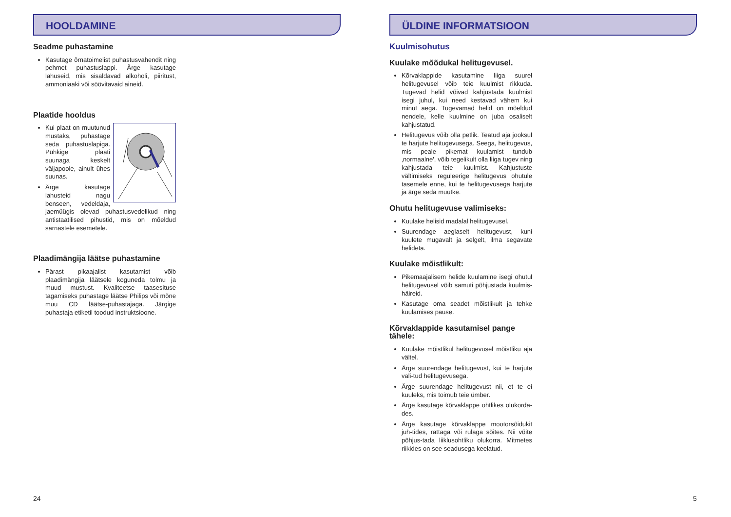HOOLDAMINE
Seadme puhastamine
Kasutage õrnatoimelist puhastusvahendit ning pehmet puhastuslappi. Ärge kasutage lahuseid, mis sisaldavad alkoholi, piiritust, ammoniaaki või söövitavaid aineid.
Plaatide hooldus
Kui plaat on muutunud mustaks, puhastage seda puhastuslapiga. Pühkige plaati suunaga keskelt väljapoole, ainult ühes suunas.
Ärge kasutage lahusteid nagu benseen, vedeldaja, jaemüügis olevad puhastusvedelikud ning antistaatilised pihustid, mis on mõeldud sarnastele esemetele.
Plaadimängija läätse puhastamine
Pärast pikaajalist kasutamist võib plaadimängija läätsele koguneda tolmu ja muud mustust. Kvaliteetse taasesituse tagamiseks puhastage läätse Philips või mõne muu CD läätse-puhastajaga. Järgige puhastaja etiketil toodud instruktsioone.
24
ÜLDINE INFORMATSIOON
Kuulmisohutus
Kuulake mõõdukal helitugevusel.
Kõrvaklappide kasutamine liiga suurel helitugevusel võib teie kuulmist rikkuda. Tugevad helid võivad kahjustada kuulmist isegi juhul, kui need kestavad vähem kui minut aega. Tugevamad helid on mõeldud nendele, kelle kuulmine on juba osaliselt kahjustatud.
Helitugevus võib olla petlik. Teatud aja jooksul te harjute helitugevusega. Seega, helitugevus, mis peale pikemat kuulamist tundub ‚normaalne', võib tegelikult olla liiga tugev ning kahjustada teie kuulmist. Kahjustuste vältimiseks reguleerige helitugevus ohutule tasemele enne, kui te helitugevusega harjute ja ärge seda muutke.
Ohutu helitugevuse valimiseks:
Kuulake helisid madalal helitugevusel.
Suurendage aeglaselt helitugevust, kuni kuulete mugavalt ja selgelt, ilma segavate helideta.
Kuulake mõistlikult:
Pikemaajalisem helide kuulamine isegi ohutul helitugevusel võib samuti põhjustada kuulmis-häireid.
Kasutage oma seadet mõistlikult ja tehke kuulamises pause.
Kõrvaklappide kasutamisel pange tähele:
Kuulake mõistlikul helitugevusel mõistliku aja vältel.
Ärge suurendage helitugevust, kui te harjute vali-tud helitugevusega.
Ärge suurendage helitugevust nii, et te ei kuuleks, mis toimub teie ümber.
Ärge kasutage kõrvaklappe ohtlikes olukorda-des.
Ärge kasutage kõrvaklappe mootorsõidukit juh-tides, rattaga või rulaga sõites. Nii võite põhjus-tada liiklusohtliku olukorra. Mitmetes riikides on see seadusega keelatud.
5